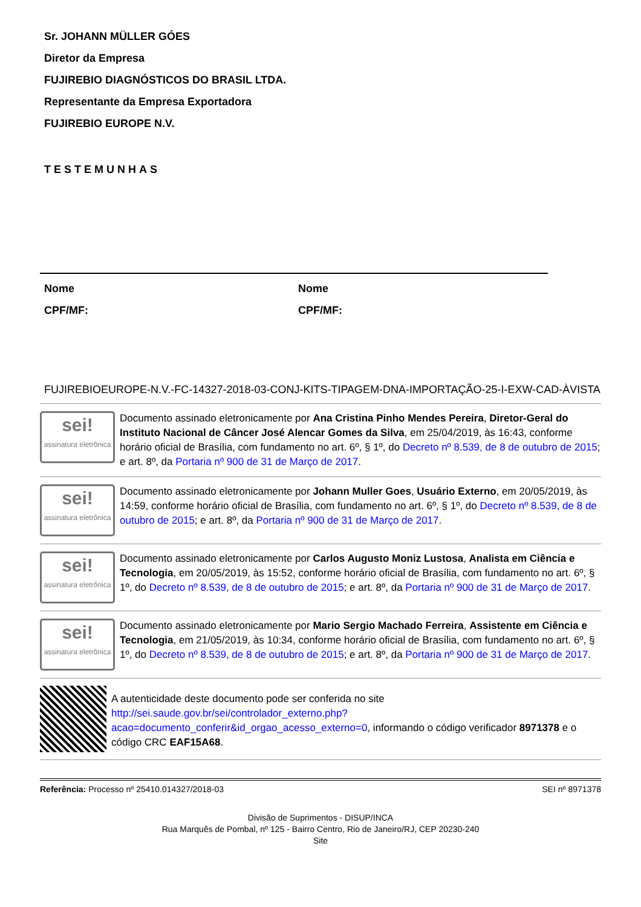Sr. JOHANN MÜLLER GÓES
Diretor da Empresa
FUJIREBIO DIAGNÓSTICOS DO BRASIL LTDA.
Representante da Empresa Exportadora
FUJIREBIO EUROPE N.V.
TESTEMUNHAS
Nome
CPF/MF:
Nome
CPF/MF:
FUJIREBIOEUROPE-N.V.-FC-14327-2018-03-CONJ-KITS-TIPAGEM-DNA-IMPORTAÇÃO-25-I-EXW-CAD-ÀVISTA
sei!
assinatura eletrônica
Documento assinado eletronicamente por Ana Cristina Pinho Mendes Pereira, Diretor-Geral do Instituto Nacional de Câncer José Alencar Gomes da Silva, em 25/04/2019, às 16:43, conforme horário oficial de Brasília, com fundamento no art. 6º, § 1º, do Decreto nº 8.539, de 8 de outubro de 2015; e art. 8º, da Portaria nº 900 de 31 de Março de 2017.
sei!
assinatura eletrônica
Documento assinado eletronicamente por Johann Muller Goes, Usuário Externo, em 20/05/2019, às 14:59, conforme horário oficial de Brasília, com fundamento no art. 6º, § 1º, do Decreto nº 8.539, de 8 de outubro de 2015; e art. 8º, da Portaria nº 900 de 31 de Março de 2017.
sei!
assinatura eletrônica
Documento assinado eletronicamente por Carlos Augusto Moniz Lustosa, Analista em Ciência e Tecnologia, em 20/05/2019, às 15:52, conforme horário oficial de Brasília, com fundamento no art. 6º, § 1º, do Decreto nº 8.539, de 8 de outubro de 2015; e art. 8º, da Portaria nº 900 de 31 de Março de 2017.
sei!
assinatura eletrônica
Documento assinado eletronicamente por Mario Sergio Machado Ferreira, Assistente em Ciência e Tecnologia, em 21/05/2019, às 10:34, conforme horário oficial de Brasília, com fundamento no art. 6º, § 1º, do Decreto nº 8.539, de 8 de outubro de 2015; e art. 8º, da Portaria nº 900 de 31 de Março de 2017.
A autenticidade deste documento pode ser conferida no site http://sei.saude.gov.br/sei/controlador_externo.php?acao=documento_conferir&id_orgao_acesso_externo=0, informando o código verificador 8971378 e o código CRC EAF15A68.
Referência: Processo nº 25410.014327/2018-03 SEI nº 8971378
Divisão de Suprimentos - DISUP/INCA
Rua Marquês de Pombal, nº 125 - Bairro Centro, Rio de Janeiro/RJ, CEP 20230-240
Site